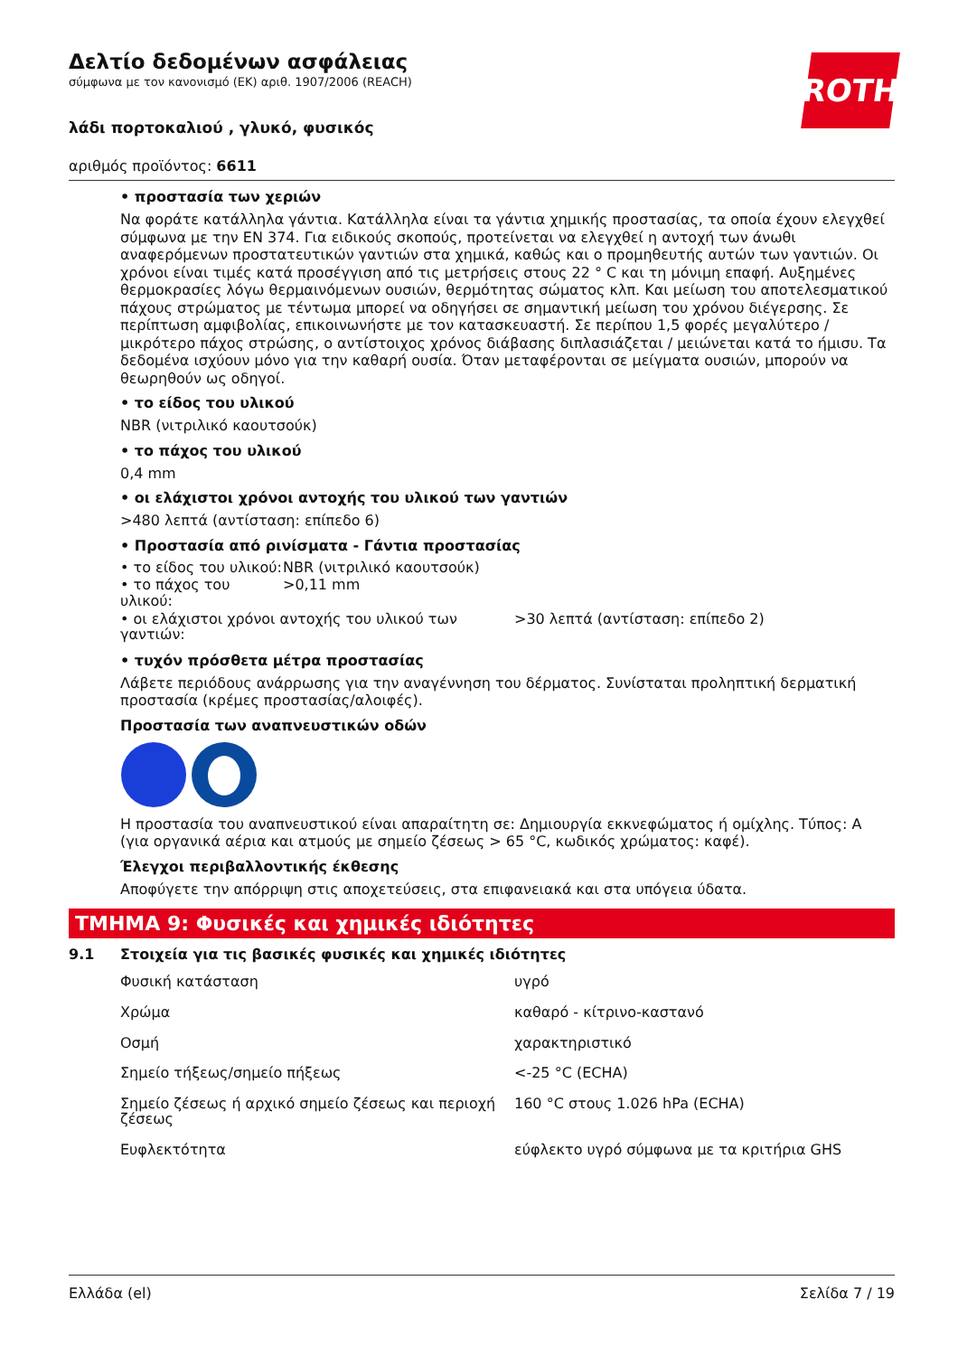ROTH
Δελτίο δεδομένων ασφάλειας
σύμφωνα με τον κανονισμό (ΕΚ) αριθ. 1907/2006 (REACH)
λάδι πορτοκαλιού , γλυκό, φυσικός
αριθμός προϊόντος: 6611
• προστασία των χεριών
Να φοράτε κατάλληλα γάντια. Κατάλληλα είναι τα γάντια χημικής προστασίας, τα οποία έχουν ελεγχθεί σύμφωνα με την EN 374. Για ειδικούς σκοπούς, προτείνεται να ελεγχθεί η αντοχή των άνωθι αναφερόμενων προστατευτικών γαντιών στα χημικά, καθώς και ο προμηθευτής αυτών των γαντιών. Οι χρόνοι είναι τιμές κατά προσέγγιση από τις μετρήσεις στους 22 ° C και τη μόνιμη επαφή. Αυξημένες θερμοκρασίες λόγω θερμαινόμενων ουσιών, θερμότητας σώματος κλπ. Και μείωση του αποτελεσματικού πάχους στρώματος με τέντωμα μπορεί να οδηγήσει σε σημαντική μείωση του χρόνου διέγερσης. Σε περίπτωση αμφιβολίας, επικοινωνήστε με τον κατασκευαστή. Σε περίπου 1,5 φορές μεγαλύτερο / μικρότερο πάχος στρώσης, ο αντίστοιχος χρόνος διάβασης διπλασιάζεται / μειώνεται κατά το ήμισυ. Τα δεδομένα ισχύουν μόνο για την καθαρή ουσία. Όταν μεταφέρονται σε μείγματα ουσιών, μπορούν να θεωρηθούν ως οδηγοί.
• το είδος του υλικού
NBR (νιτριλικό καουτσούκ)
• το πάχος του υλικού
0,4 mm
• οι ελάχιστοι χρόνοι αντοχής του υλικού των γαντιών
>480 λεπτά (αντίσταση: επίπεδο 6)
• Προστασία από ρινίσματα - Γάντια προστασίας
| • το είδος του υλικού: | NBR (νιτριλικό καουτσούκ) | |
| • το πάχος του υλικού: | >0,11 mm | |
| • οι ελάχιστοι χρόνοι αντοχής του υλικού των γαντιών: | | >30 λεπτά (αντίσταση: επίπεδο 2) |
• τυχόν πρόσθετα μέτρα προστασίας
Λάβετε περιόδους ανάρρωσης για την αναγέννηση του δέρματος. Συνίσταται προληπτική δερματική προστασία (κρέμες προστασίας/αλοιφές).
Προστασία των αναπνευστικών οδών
Η προστασία του αναπνευστικού είναι απαραίτητη σε: Δημιουργία εκκνεφώματος ή ομίχλης. Τύπος: A (για οργανικά αέρια και ατμούς με σημείο ζέσεως > 65 °C, κωδικός χρώματος: καφέ).
Έλεγχοι περιβαλλοντικής έκθεσης
Αποφύγετε την απόρριψη στις αποχετεύσεις, στα επιφανειακά και στα υπόγεια ύδατα.
ΤΜΗΜΑ 9: Φυσικές και χημικές ιδιότητες
9.1 Στοιχεία για τις βασικές φυσικές και χημικές ιδιότητες
| Φυσική κατάσταση | υγρό |
| Χρώμα | καθαρό - κίτρινο-καστανό |
| Οσμή | χαρακτηριστικό |
| Σημείο τήξεως/σημείο πήξεως | <-25 °C (ECHA) |
| Σημείο ζέσεως ή αρχικό σημείο ζέσεως και περιοχή ζέσεως | 160 °C στους 1.026 hPa (ECHA) |
| Ευφλεκτότητα | εύφλεκτο υγρό σύμφωνα με τα κριτήρια GHS |
Ελλάδα (el) Σελίδα 7 / 19